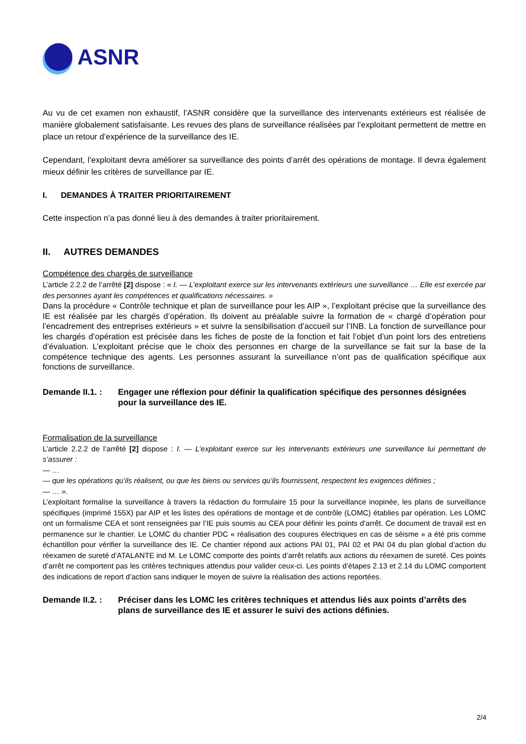ASNR
Au vu de cet examen non exhaustif, l’ASNR considère que la surveillance des intervenants extérieurs est réalisée de manière globalement satisfaisante. Les revues des plans de surveillance réalisées par l’exploitant permettent de mettre en place un retour d’expérience de la surveillance des IE.
Cependant, l’exploitant devra améliorer sa surveillance des points d’arrêt des opérations de montage. Il devra également mieux définir les critères de surveillance par IE.
I. DEMANDES À TRAITER PRIORITAIREMENT
Cette inspection n’a pas donné lieu à des demandes à traiter prioritairement.
II. AUTRES DEMANDES
Compétence des chargés de surveillance
L’article 2.2.2 de l’arrêté [2] dispose : « I. — L’exploitant exerce sur les intervenants extérieurs une surveillance … Elle est exercée par des personnes ayant les compétences et qualifications nécessaires. »
Dans la procédure « Contrôle technique et plan de surveillance pour les AIP », l’exploitant précise que la surveillance des IE est réalisée par les chargés d’opération. Ils doivent au préalable suivre la formation de « chargé d’opération pour l’encadrement des entreprises extérieurs » et suivre la sensibilisation d’accueil sur l’INB. La fonction de surveillance pour les chargés d’opération est précisée dans les fiches de poste de la fonction et fait l’objet d’un point lors des entretiens d’évaluation. L’exploitant précise que le choix des personnes en charge de la surveillance se fait sur la base de la compétence technique des agents. Les personnes assurant la surveillance n’ont pas de qualification spécifique aux fonctions de surveillance.
Demande II.1. :
Engager une réflexion pour définir la qualification spécifique des personnes désignées pour la surveillance des IE.
Formalisation de la surveillance
L’article 2.2.2 de l’arrêté [2] dispose : I. — L’exploitant exerce sur les intervenants extérieurs une surveillance lui permettant de s’assurer :
— …
— que les opérations qu’ils réalisent, ou que les biens ou services qu’ils fournissent, respectent les exigences définies ;
— … ».
L’exploitant formalise la surveillance à travers la rédaction du formulaire 15 pour la surveillance inopinée, les plans de surveillance spécifiques (imprimé 155X) par AIP et les listes des opérations de montage et de contrôle (LOMC) établies par opération. Les LOMC ont un formalisme CEA et sont renseignées par l’IE puis soumis au CEA pour définir les points d’arrêt. Ce document de travail est en permanence sur le chantier. Le LOMC du chantier PDC « réalisation des coupures électriques en cas de séisme » a été pris comme échantillon pour vérifier la surveillance des IE. Ce chantier répond aux actions PAI 01, PAI 02 et PAI 04 du plan global d’action du réexamen de sureté d’ATALANTE ind M. Le LOMC comporte des points d’arrêt relatifs aux actions du réexamen de sureté. Ces points d’arrêt ne comportent pas les critères techniques attendus pour valider ceux-ci. Les points d’étapes 2.13 et 2.14 du LOMC comportent des indications de report d’action sans indiquer le moyen de suivre la réalisation des actions reportées.
Demande II.2. :
Préciser dans les LOMC les critères techniques et attendus liés aux points d’arrêts des plans de surveillance des IE et assurer le suivi des actions définies.
2/4